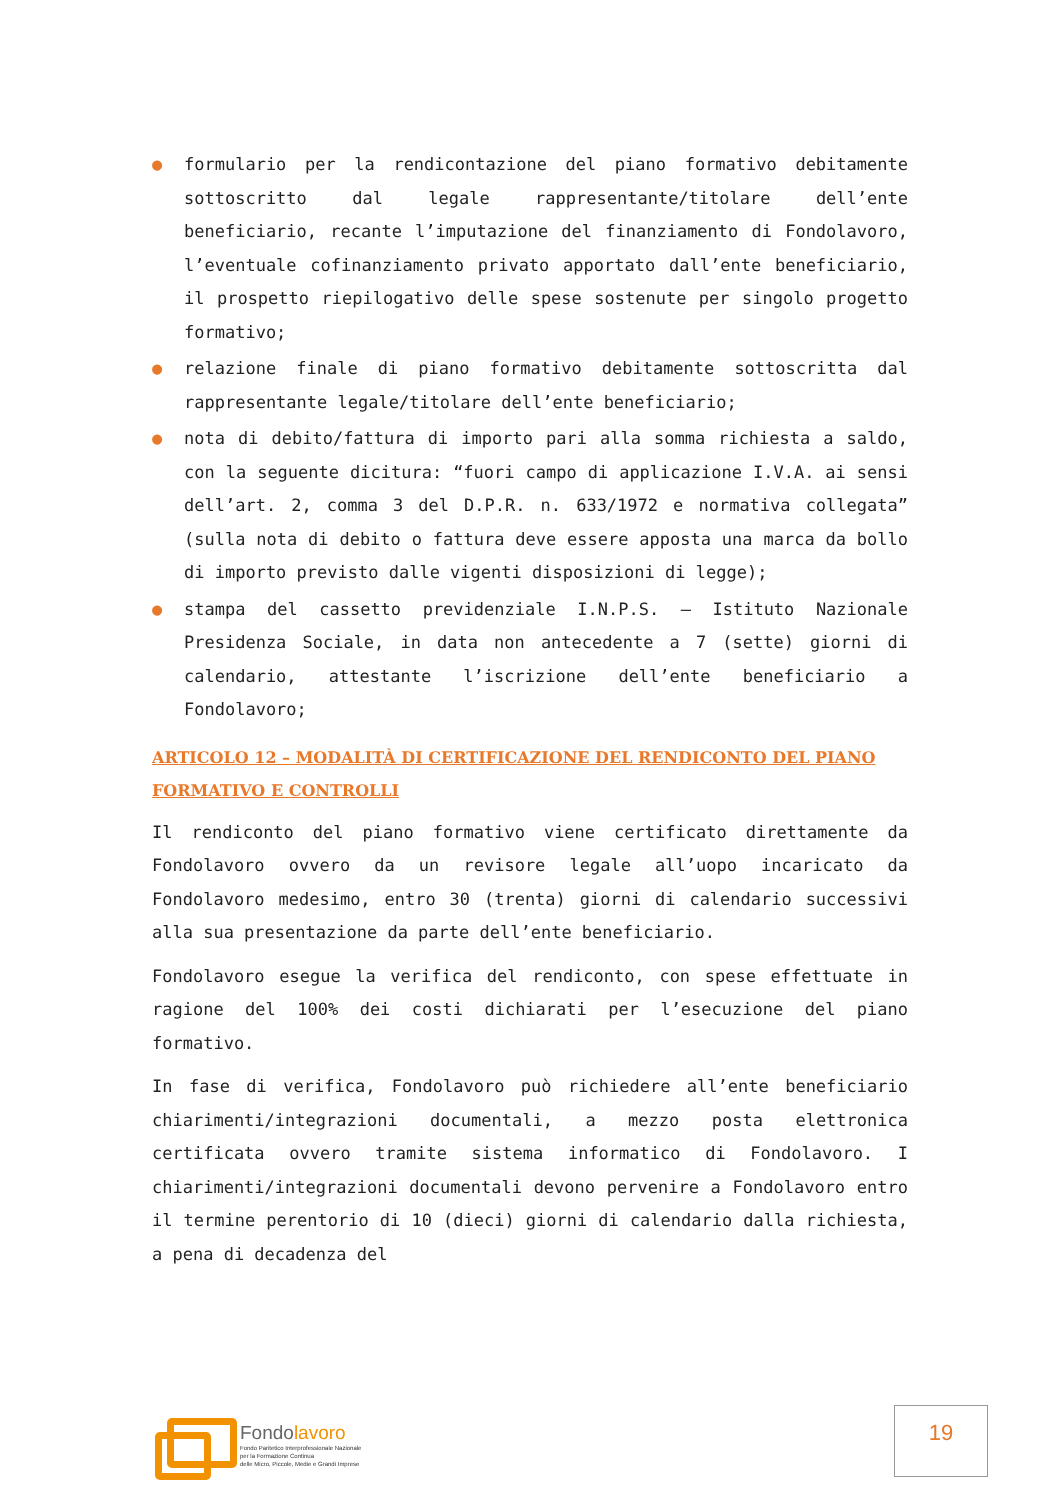● formulario per la rendicontazione del piano formativo debitamente sottoscritto dal legale rappresentante/titolare dell’ente beneficiario, recante l’imputazione del finanziamento di Fondolavoro, l’eventuale cofinanziamento privato apportato dall’ente beneficiario, il prospetto riepilogativo delle spese sostenute per singolo progetto formativo;
● relazione finale di piano formativo debitamente sottoscritta dal rappresentante legale/titolare dell’ente beneficiario;
● nota di debito/fattura di importo pari alla somma richiesta a saldo, con la seguente dicitura: “fuori campo di applicazione I.V.A. ai sensi dell’art. 2, comma 3 del D.P.R. n. 633/1972 e normativa collegata” (sulla nota di debito o fattura deve essere apposta una marca da bollo di importo previsto dalle vigenti disposizioni di legge);
● stampa del cassetto previdenziale I.N.P.S. – Istituto Nazionale Presidenza Sociale, in data non antecedente a 7 (sette) giorni di calendario, attestante l’iscrizione dell’ente beneficiario a Fondolavoro;
ARTICOLO 12 – MODALITÀ DI CERTIFICAZIONE DEL RENDICONTO DEL PIANO FORMATIVO E CONTROLLI
Il rendiconto del piano formativo viene certificato direttamente da Fondolavoro ovvero da un revisore legale all’uopo incaricato da Fondolavoro medesimo, entro 30 (trenta) giorni di calendario successivi alla sua presentazione da parte dell’ente beneficiario.
Fondolavoro esegue la verifica del rendiconto, con spese effettuate in ragione del 100% dei costi dichiarati per l’esecuzione del piano formativo.
In fase di verifica, Fondolavoro può richiedere all’ente beneficiario chiarimenti/integrazioni documentali, a mezzo posta elettronica certificata ovvero tramite sistema informatico di Fondolavoro. I chiarimenti/integrazioni documentali devono pervenire a Fondolavoro entro il termine perentorio di 10 (dieci) giorni di calendario dalla richiesta, a pena di decadenza del
Fondolavoro
Fondo Paritetico Interprofessionale Nazionale
per la Formazione Continua
delle Micro, Piccole, Medie e Grandi Imprese
19